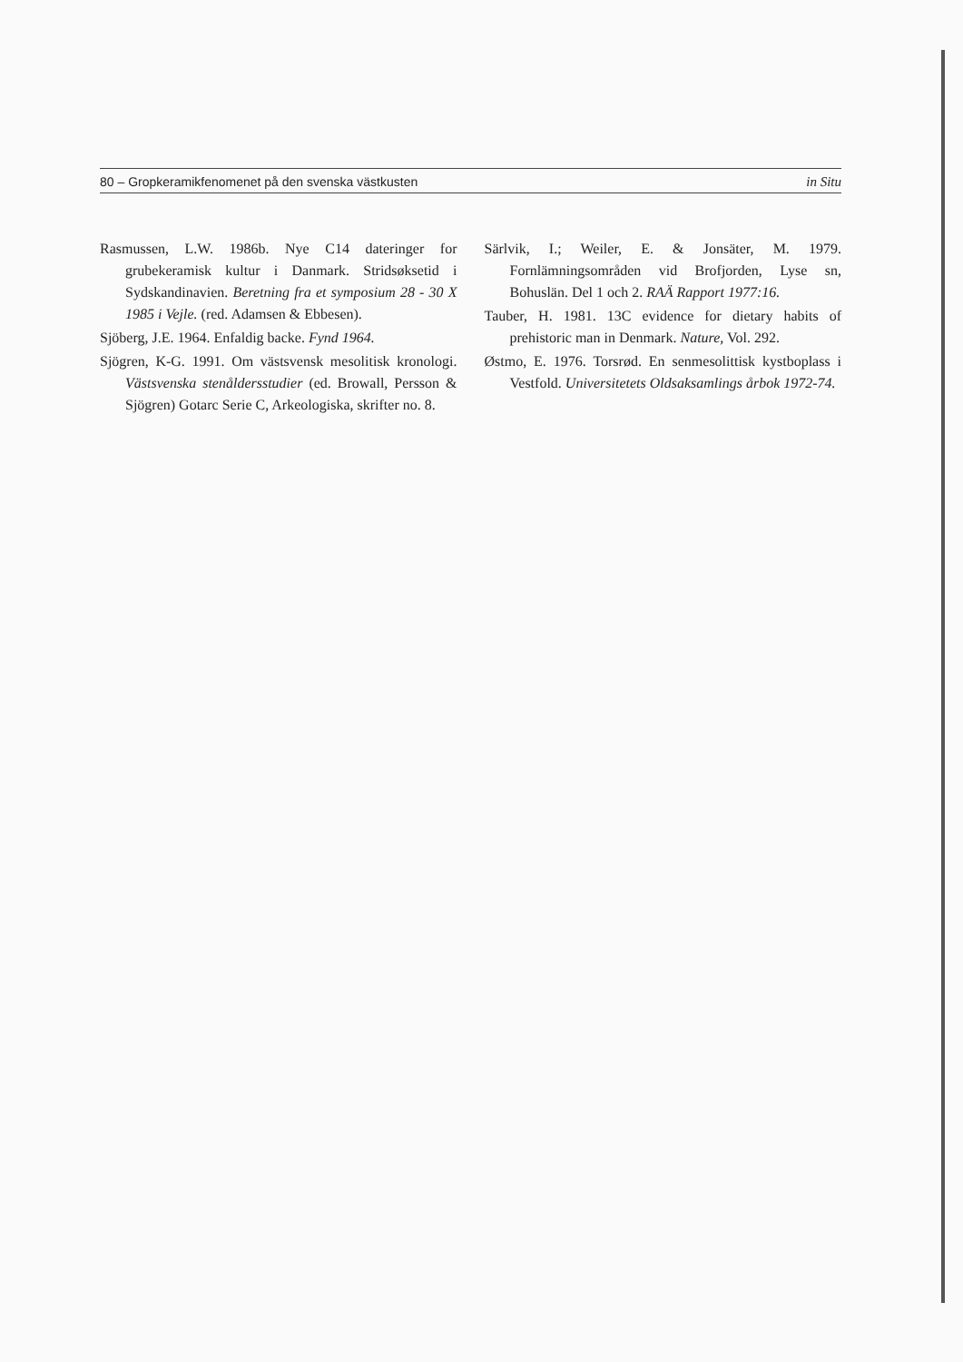80 – Gropkeramikfenomenet på den svenska västkusten in Situ
Rasmussen, L.W. 1986b. Nye C14 dateringer for grubekeramisk kultur i Danmark. Stridsøksetid i Sydskandinavien. Beretning fra et symposium 28 - 30 X 1985 i Vejle. (red. Adamsen & Ebbesen).
Sjöberg, J.E. 1964. Enfaldig backe. Fynd 1964.
Sjögren, K-G. 1991. Om västsvensk mesolitisk kronologi. Västsvenska stenåldersstudier (ed. Browall, Persson & Sjögren) Gotarc Serie C, Arkeologiska, skrifter no. 8.
Särlvik, I.; Weiler, E. & Jonsäter, M. 1979. Fornlämningsområden vid Brofjorden, Lyse sn, Bohuslän. Del 1 och 2. RAÄ Rapport 1977:16.
Tauber, H. 1981. 13C evidence for dietary habits of prehistoric man in Denmark. Nature, Vol. 292.
Østmo, E. 1976. Torsrød. En senmesolittisk kystboplass i Vestfold. Universitetets Oldsaksamlings årbok 1972-74.